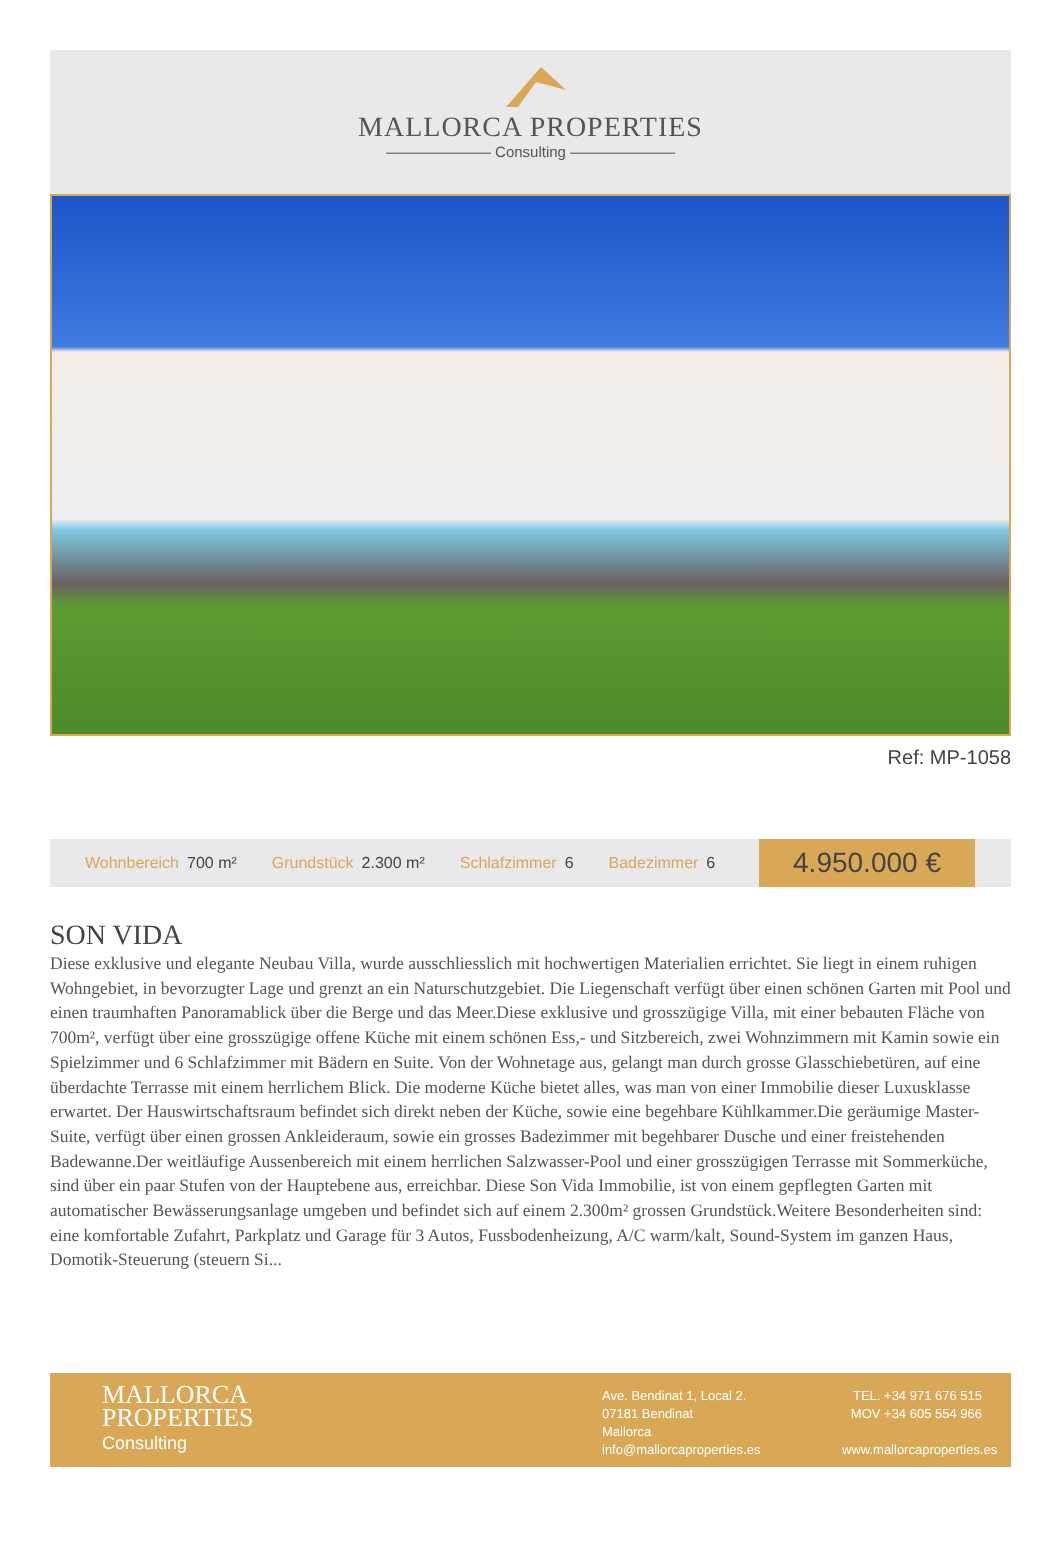MALLORCA PROPERTIES
——————— Consulting ———————
Ref: MP-1058
Wohnbereich 700 m² Grundstück 2.300 m² Schlafzimmer 6 Badezimmer 6
4.950.000 €
SON VIDA
Diese exklusive und elegante Neubau Villa, wurde ausschliesslich mit hochwertigen Materialien errichtet. Sie liegt in einem ruhigen Wohngebiet, in bevorzugter Lage und grenzt an ein Naturschutzgebiet. Die Liegenschaft verfügt über einen schönen Garten mit Pool und einen traumhaften Panoramablick über die Berge und das Meer.Diese exklusive und grosszügige Villa, mit einer bebauten Fläche von 700m², verfügt über eine grosszügige offene Küche mit einem schönen Ess,- und Sitzbereich, zwei Wohnzimmern mit Kamin sowie ein Spielzimmer und 6 Schlafzimmer mit Bädern en Suite. Von der Wohnetage aus, gelangt man durch grosse Glasschiebetüren, auf eine überdachte Terrasse mit einem herrlichem Blick. Die moderne Küche bietet alles, was man von einer Immobilie dieser Luxusklasse erwartet. Der Hauswirtschaftsraum befindet sich direkt neben der Küche, sowie eine begehbare Kühlkammer.Die geräumige Master-Suite, verfügt über einen grossen Ankleideraum, sowie ein grosses Badezimmer mit begehbarer Dusche und einer freistehenden Badewanne.Der weitläufige Aussenbereich mit einem herrlichen Salzwasser-Pool und einer grosszügigen Terrasse mit Sommerküche, sind über ein paar Stufen von der Hauptebene aus, erreichbar. Diese Son Vida Immobilie, ist von einem gepflegten Garten mit automatischer Bewässerungsanlage umgeben und befindet sich auf einem 2.300m² grossen Grundstück.Weitere Besonderheiten sind: eine komfortable Zufahrt, Parkplatz und Garage für 3 Autos, Fussbodenheizung, A/C warm/kalt, Sound-System im ganzen Haus, Domotik-Steuerung (steuern Si...
MALLORCA
PROPERTIES
Consulting
Ave. Bendinat 1, Local 2.
07181 Bendinat
Mallorca
info@mallorcaproperties.es
TEL. +34 971 676 515
MOV +34 605 554 966
www.mallorcaproperties.es